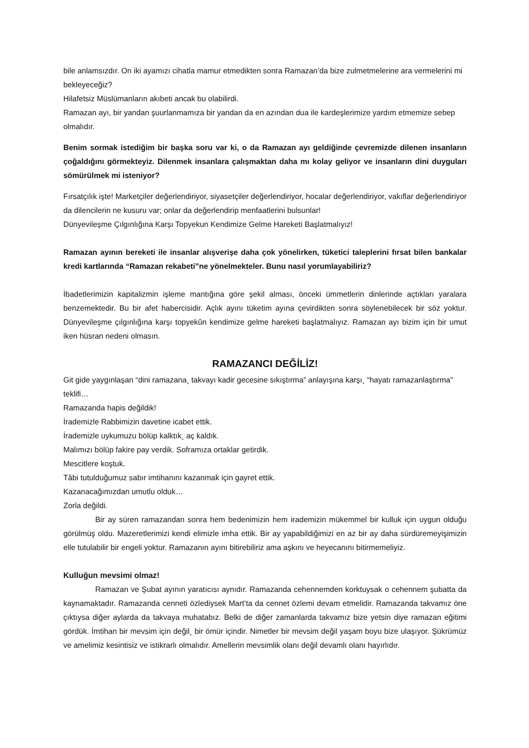bile anlamsızdır. On iki ayamızı cihatla mamur etmedikten sonra Ramazan’da bize zulmetmelerine ara vermelerini mi bekleyeceğiz?
Hilafetsiz Müslümanların akıbeti ancak bu olabilirdi.
Ramazan ayı, bir yandan şuurlanmamıza bir yandan da en azından dua ile kardeşlerimize yardım etmemize sebep olmalıdır.
Benim sormak istediğim bir başka soru var ki, o da Ramazan ayı geldiğinde çevremizde dilenen insanların çoğaldığını görmekteyiz. Dilenmek insanlara çalışmaktan daha mı kolay geliyor ve insanların dini duyguları sömürülmek mi isteniyor?
Fırsatçılık işte! Marketçiler değerlendiriyor, siyasetçiler değerlendiriyor, hocalar değerlendiriyor, vakıflar değerlendiriyor da dilencilerin ne kusuru var; onlar da değerlendirip menfaatlerini bulsunlar!
Dünyevileşme Çılgınlığına Karşı Topyekun Kendimize Gelme Hareketi Başlatmalıyız!
Ramazan ayının bereketi ile insanlar alışverişe daha çok yönelirken, tüketici taleplerini fırsat bilen bankalar kredi kartlarında “Ramazan rekabeti”ne yönelmekteler. Bunu nasıl yorumlayabiliriz?
İbadetlerimizin kapitalizmin işleme mantığına göre şekil alması, önceki ümmetlerin dinlerinde açtıkları yaralara benzemektedir. Bu bir afet habercisidir. Açlık ayını tüketim ayına çevirdikten sonra söylenebilecek bir söz yoktur. Dünyevileşme çılgınlığına karşı topyekûn kendimize gelme hareketi başlatmalıyız. Ramazan ayı bizim için bir umut iken hüsran nedeni olmasın.
RAMAZANCI DEĞİLİZ!
Git gide yaygınlaşan “dini ramazana¸ takvayı kadir gecesine sıkıştırma” anlayışına karşı¸ “hayatı ramazanlaştırma” teklifi…
Ramazanda hapis değildik!
İrademizle Rabbimizin davetine icabet ettik.
İrademizle uykumuzu bölüp kalktık¸ aç kaldık.
Malımızı bölüp fakire pay verdik. Soframıza ortaklar getirdik.
Mescitlere koştuk.
Tâbi tutulduğumuz sabır imtihanını kazanmak için gayret ettik.
Kazanacağımızdan umutlu olduk…
Zorla değildi.
Bir ay süren ramazandan sonra hem bedenimizin hem irademizin mükemmel bir kulluk için uygun olduğu görülmüş oldu. Mazeretlerimizi kendi elimizle imha ettik. Bir ay yapabildiğimizi en az bir ay daha sürdüremeyişimizin elle tutulabilir bir engeli yoktur. Ramazanın ayını bitirebiliriz ama aşkını ve heyecanını bitirmemeliyiz.
Kulluğun mevsimi olmaz!
Ramazan ve Şubat ayının yaratıcısı aynıdır. Ramazanda cehennemden korktuysak o cehennem şubatta da kaynamaktadır. Ramazanda cenneti özlediysek Mart’ta da cennet özlemi devam etmelidir. Ramazanda takvamız öne çıktıysa diğer aylarda da takvaya muhatabız. Belki de diğer zamanlarda takvamız bize yetsin diye ramazan eğitimi gördük. İmtihan bir mevsim için değil¸ bir ömür içindir. Nimetler bir mevsim değil yaşam boyu bize ulaşıyor. Şükrümüz ve amelimiz kesintisiz ve istikrarlı olmalıdır. Amellerin mevsimlik olanı değil devamlı olanı hayırlıdır.